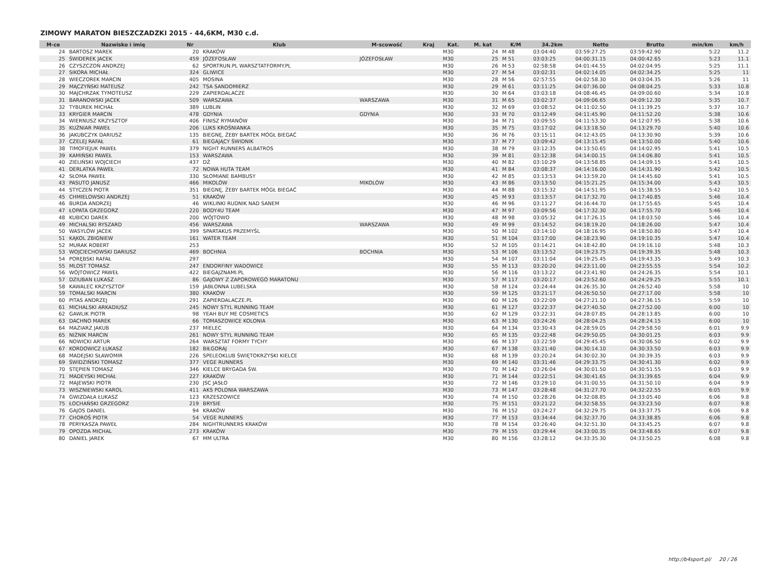ZIMOWY MARATON BIESZCZADZKI 2015 - 44,6KM, M30 c.d.
| M-ce | Nazwisko i imię | Nr | Klub | M-scowość | Kraj | Kat. | M. kat | K/M | 34.2km | Netto | Brutto | min/km | km/h |
| --- | --- | --- | --- | --- | --- | --- | --- | --- | --- | --- | --- | --- | --- |
| 24 | BARTOSZ MAREK | 20 | KRAKÓW | | | M30 | 24 | M 48 | 03:04:40 | 03:59:27.25 | 03:59:42.90 | 5:22 | 11.2 |
| 25 | ŚWIDEREK JACEK | 459 | JÓZEFOSŁAW | JÓZEFOSŁAW | | M30 | 25 | M 51 | 03:03:25 | 04:00:31.15 | 04:00:42.65 | 5:23 | 11.1 |
| 26 | CZYSZCZOŃ ANDRZEJ | 62 | SPORTRUN.PL WARSZTATFORMY.PL | | | M30 | 26 | M 53 | 02:58:58 | 04:01:44.55 | 04:02:04.95 | 5:25 | 11.1 |
| 27 | SIKORA MICHAŁ | 324 | GLIWICE | | | M30 | 27 | M 54 | 03:02:31 | 04:02:14.05 | 04:02:34.25 | 5:25 | 11 |
| 28 | WIECZOREK MARCIN | 405 | MOSINA | | | M30 | 28 | M 56 | 02:57:55 | 04:02:58.30 | 04:03:04.35 | 5:26 | 11 |
| 29 | MĄCZYŃSKI MATEUSZ | 242 | TSA SANDOMIERZ | | | M30 | 29 | M 61 | 03:11:25 | 04:07:36.00 | 04:08:04.25 | 5:33 | 10.8 |
| 30 | MAJCHRZAK TYMOTEUSZ | 229 | ZAPIERDALACZE | | | M30 | 30 | M 64 | 03:03:18 | 04:08:46.45 | 04:09:00.60 | 5:34 | 10.8 |
| 31 | BARANOWSKI JACEK | 509 | WARSZAWA | WARSZAWA | | M30 | 31 | M 65 | 03:02:37 | 04:09:06.65 | 04:09:12.30 | 5:35 | 10.7 |
| 32 | TYBUREK MICHAŁ | 389 | LUBLIN | | | M30 | 32 | M 69 | 03:08:52 | 04:11:02.50 | 04:11:39.25 | 5:37 | 10.7 |
| 33 | KRYGIER MARCIN | 478 | GDYNIA | GDYNIA | | M30 | 33 | M 70 | 03:12:49 | 04:11:45.90 | 04:11:52.20 | 5:38 | 10.6 |
| 34 | WIERNUSZ KRZYSZTOF | 406 | FINISZ RYMANÓW | | | M30 | 34 | M 71 | 03:09:55 | 04:11:53.30 | 04:12:07.95 | 5:38 | 10.6 |
| 35 | KUŹNIAR PAWEŁ | 206 | LUKS KROŚNIANKA | | | M30 | 35 | M 75 | 03:17:02 | 04:13:18.50 | 04:13:29.70 | 5:40 | 10.6 |
| 36 | JAKUBCZYK DARIUSZ | 135 | BIEGNĘ, ŻEBY BARTEK MÓGŁ BIEGAĆ | | | M30 | 36 | M 76 | 03:15:11 | 04:12:43.05 | 04:13:30.90 | 5:39 | 10.6 |
| 37 | CZELEJ RAFAŁ | 61 | BIEGAJĄCY ŚWIDNIK | | | M30 | 37 | M 77 | 03:09:42 | 04:13:15.45 | 04:13:50.00 | 5:40 | 10.6 |
| 38 | TIMOFIEJUK PAWEŁ | 379 | NIGHT RUNNERS ALBATROS | | | M30 | 38 | M 79 | 03:12:35 | 04:13:50.65 | 04:14:02.95 | 5:41 | 10.5 |
| 39 | KAMIŃSKI PAWEŁ | 153 | WARSZAWA | | | M30 | 39 | M 81 | 03:12:38 | 04:14:00.15 | 04:14:06.80 | 5:41 | 10.5 |
| 40 | ZIELIŃSKI WOJCIECH | 437 | DŻ | | | M30 | 40 | M 82 | 03:10:29 | 04:13:58.85 | 04:14:09.15 | 5:41 | 10.5 |
| 41 | DERLATKA PAWEŁ | 72 | NOWA HUTA TEAM | | | M30 | 41 | M 84 | 03:08:37 | 04:14:16.00 | 04:14:31.90 | 5:42 | 10.5 |
| 42 | SŁOMA PAWEŁ | 330 | SŁOMIANE BAMBUSY | | | M30 | 42 | M 85 | 03:13:53 | 04:13:59.20 | 04:14:45.60 | 5:41 | 10.5 |
| 43 | PASUTO JANUSZ | 466 | MIKOLÓW | MIKOLÓW | | M30 | 43 | M 86 | 03:13:50 | 04:15:21.25 | 04:15:34.00 | 5:43 | 10.5 |
| 44 | STYCZEŃ PIOTR | 351 | BIEGNĘ, ŻEBY BARTEK MÓGŁ BIEGAĆ | | | M30 | 44 | M 88 | 03:15:32 | 04:14:51.95 | 04:15:38.55 | 5:42 | 10.5 |
| 45 | CHMIELOWSKI ANDRZEJ | 51 | KRAKÓW | | | M30 | 45 | M 93 | 03:13:57 | 04:17:32.70 | 04:17:40.85 | 5:46 | 10.4 |
| 46 | BURDA ANDRZEJ | 46 | WIKLINKI RUDNIK NAD SANEM | | | M30 | 46 | M 96 | 03:11:27 | 04:16:44.70 | 04:17:55.65 | 5:45 | 10.4 |
| 47 | ŁOPATA GRZEGORZ | 220 | BODY4U TEAM | | | M30 | 47 | M 97 | 03:09:56 | 04:17:32.30 | 04:17:55.70 | 5:46 | 10.4 |
| 48 | KUBICKI DAREK | 200 | WÓJTOWO | | | M30 | 48 | M 98 | 03:05:32 | 04:17:26.15 | 04:18:03.50 | 5:46 | 10.4 |
| 49 | MICHALSKI RYSZARD | 456 | WARSZAWA | WARSZAWA | | M30 | 49 | M 99 | 03:14:52 | 04:18:19.20 | 04:18:26.00 | 5:47 | 10.4 |
| 50 | WASYLÓW JACEK | 399 | SPARTAKUS PRZEMYŚL | | | M30 | 50 | M 102 | 03:14:10 | 04:18:16.95 | 04:18:50.80 | 5:47 | 10.4 |
| 51 | KĄKOL ZBIGNIEW | 161 | WATER TEAM | | | M30 | 51 | M 104 | 03:17:00 | 04:18:23.90 | 04:19:10.35 | 5:47 | 10.4 |
| 52 | MURAK ROBERT | 253 | | | | M30 | 52 | M 105 | 03:14:21 | 04:18:42.80 | 04:19:16.10 | 5:48 | 10.3 |
| 53 | WOJCIECHOWSKI DARIUSZ | 469 | BOCHNIA | BOCHNIA | | M30 | 53 | M 106 | 03:13:52 | 04:19:23.75 | 04:19:39.35 | 5:48 | 10.3 |
| 54 | PORĘBSKI RAFAŁ | 297 | | | | M30 | 54 | M 107 | 03:11:04 | 04:19:25.45 | 04:19:43.35 | 5:49 | 10.3 |
| 55 | MLOST TOMASZ | 247 | ENDORFINY WADOWICE | | | M30 | 55 | M 113 | 03:20:20 | 04:23:11.00 | 04:23:55.55 | 5:54 | 10.2 |
| 56 | WÓJTOWICZ PAWEŁ | 422 | BIEGAJZNAMI.PL | | | M30 | 56 | M 116 | 03:13:22 | 04:23:41.90 | 04:24:26.35 | 5:54 | 10.1 |
| 57 | DZIUBAN ŁUKASZ | 86 | GAJOWY Z ZAPOROWEGO MARATONU | | | M30 | 57 | M 117 | 03:20:17 | 04:23:52.60 | 04:24:29.25 | 5:55 | 10.1 |
| 58 | KAWALEC KRZYSZTOF | 159 | JABŁONNA LUBELSKA | | | M30 | 58 | M 124 | 03:24:44 | 04:26:35.30 | 04:26:52.40 | 5:58 | 10 |
| 59 | TOMALSKI MARCIN | 380 | KRAKÓW | | | M30 | 59 | M 125 | 03:21:17 | 04:26:50.50 | 04:27:17.00 | 5:58 | 10 |
| 60 | PITAS ANDRZEJ | 291 | ZAPIERDALACZE.PL | | | M30 | 60 | M 126 | 03:22:09 | 04:27:21.10 | 04:27:36.15 | 5:59 | 10 |
| 61 | MICHALSKI ARKADIUSZ | 245 | NOWY STYL RUNNING TEAM | | | M30 | 61 | M 127 | 03:22:37 | 04:27:40.50 | 04:27:52.00 | 6:00 | 10 |
| 62 | GAWLIK PIOTR | 98 | YEAH BUY ME COSMETICS | | | M30 | 62 | M 129 | 03:22:31 | 04:28:07.85 | 04:28:13.85 | 6:00 | 10 |
| 63 | DACHNO MAREK | 66 | TOMASZOWICE KOLONIA | | | M30 | 63 | M 130 | 03:24:26 | 04:28:04.25 | 04:28:24.15 | 6:00 | 10 |
| 64 | MAZIARZ JAKUB | 237 | MIELEC | | | M30 | 64 | M 134 | 03:30:43 | 04:28:59.05 | 04:29:58.50 | 6:01 | 9.9 |
| 65 | NIŻNIK MARCIN | 261 | NOWY STYL RUNNING TEAM | | | M30 | 65 | M 135 | 03:22:48 | 04:29:50.05 | 04:30:01.25 | 6:03 | 9.9 |
| 66 | NOWICKI ARTUR | 264 | WARSZTAT FORMY TYCHY | | | M30 | 66 | M 137 | 03:22:59 | 04:29:45.45 | 04:30:06.50 | 6:02 | 9.9 |
| 67 | KORDOWICZ ŁUKASZ | 182 | BIŁGORAJ | | | M30 | 67 | M 138 | 03:21:40 | 04:30:14.10 | 04:30:33.50 | 6:03 | 9.9 |
| 68 | MADEJSKI SŁAWOMIR | 226 | SPELEOKLUB ŚWIĘTOKRZYSKI KIELCE | | | M30 | 68 | M 139 | 03:20:24 | 04:30:02.30 | 04:30:39.35 | 6:03 | 9.9 |
| 69 | ŚWIDZIŃSKI TOMASZ | 377 | VEGE RUNNERS | | | M30 | 69 | M 140 | 03:31:46 | 04:29:33.75 | 04:30:41.30 | 6:02 | 9.9 |
| 70 | STĘPIEŃ TOMASZ | 346 | KIELCE BRYGADA ŚW. | | | M30 | 70 | M 142 | 03:26:04 | 04:30:01.50 | 04:30:51.55 | 6:03 | 9.9 |
| 71 | MADEYSKI MICHAŁ | 227 | KRAKÓW | | | M30 | 71 | M 144 | 03:22:51 | 04:30:41.65 | 04:31:39.65 | 6:04 | 9.9 |
| 72 | MAJEWSKI PIOTR | 230 | JSC JASŁO | | | M30 | 72 | M 146 | 03:29:10 | 04:31:00.55 | 04:31:50.10 | 6:04 | 9.9 |
| 73 | WISZNIEWSKI KAROL | 411 | AKS POLONIA WARSZAWA | | | M30 | 73 | M 147 | 03:28:48 | 04:31:27.70 | 04:32:22.55 | 6:05 | 9.9 |
| 74 | GWIZDAŁA ŁUKASZ | 123 | KRZESZOWICE | | | M30 | 74 | M 150 | 03:28:26 | 04:32:08.85 | 04:33:05.40 | 6:06 | 9.8 |
| 75 | ŁOCHAŃSKI GRZEGORZ | 219 | BRYSIE | | | M30 | 75 | M 151 | 03:21:22 | 04:32:58.55 | 04:33:23.50 | 6:07 | 9.8 |
| 76 | GAJOS DANIEL | 94 | KRAKÓW | | | M30 | 76 | M 152 | 03:24:27 | 04:32:29.75 | 04:33:37.75 | 6:06 | 9.8 |
| 77 | CHOROŚ PIOTR | 54 | VEGE RUNNERS | | | M30 | 77 | M 153 | 03:34:44 | 04:32:37.70 | 04:33:38.85 | 6:06 | 9.8 |
| 78 | PERYKASZA PAWEŁ | 284 | NIGHTRUNNERS KRAKÓW | | | M30 | 78 | M 154 | 03:26:40 | 04:32:51.30 | 04:33:45.25 | 6:07 | 9.8 |
| 79 | OPOZDA MICHAL | 273 | KRAKÓW | | | M30 | 79 | M 155 | 03:29:44 | 04:33:00.35 | 04:33:48.65 | 6:07 | 9.8 |
| 80 | DANIEL JAREK | 67 | MM ULTRA | | | M30 | 80 | M 156 | 03:28:12 | 04:33:35.30 | 04:33:50.25 | 6:08 | 9.8 |
http://b4sport.pl/ 20 / 26